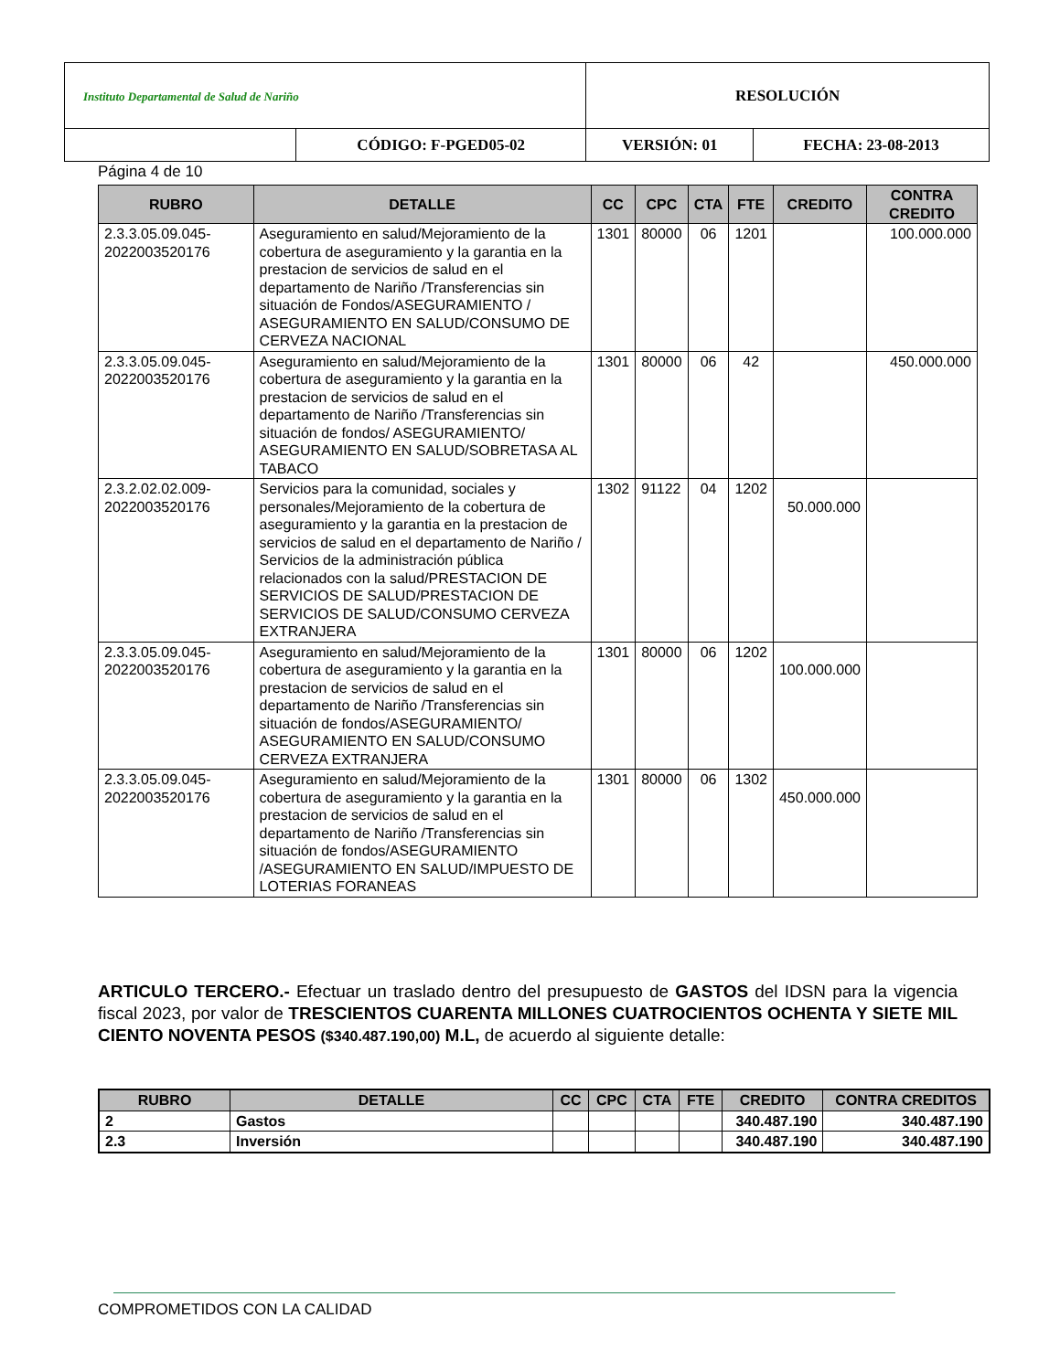| Instituto Departamental de Salud de Nariño | | RESOLUCIÓN | |
| | CÓDIGO: F-PGED05-02 | VERSIÓN: 01 | FECHA: 23-08-2013 |
Página 4 de 10
| RUBRO | DETALLE | CC | CPC | CTA | FTE | CREDITO | CONTRA CREDITO |
| --- | --- | --- | --- | --- | --- | --- | --- |
| 2.3.3.05.09.045-2022003520176 | Aseguramiento en salud/Mejoramiento de la cobertura de aseguramiento y la garantia en la prestacion de servicios de salud en el departamento de Nariño /Transferencias sin situación de Fondos/ASEGURAMIENTO / ASEGURAMIENTO EN SALUD/CONSUMO DE CERVEZA NACIONAL | 1301 | 80000 | 06 | 1201 | | 100.000.000 |
| 2.3.3.05.09.045-2022003520176 | Aseguramiento en salud/Mejoramiento de la cobertura de aseguramiento y la garantia en la prestacion de servicios de salud en el departamento de Nariño /Transferencias sin situación de fondos/ ASEGURAMIENTO/ ASEGURAMIENTO EN SALUD/SOBRETASA AL TABACO | 1301 | 80000 | 06 | 42 | | 450.000.000 |
| 2.3.2.02.02.009-2022003520176 | Servicios para la comunidad, sociales y personales/Mejoramiento de la cobertura de aseguramiento y la garantia en la prestacion de servicios de salud en el departamento de Nariño / Servicios de la administración pública relacionados con la salud/PRESTACION DE SERVICIOS DE SALUD/PRESTACION DE SERVICIOS DE SALUD/CONSUMO CERVEZA EXTRANJERA | 1302 | 91122 | 04 | 1202 | 50.000.000 | |
| 2.3.3.05.09.045-2022003520176 | Aseguramiento en salud/Mejoramiento de la cobertura de aseguramiento y la garantia en la prestacion de servicios de salud en el departamento de Nariño /Transferencias sin situación de fondos/ASEGURAMIENTO/ ASEGURAMIENTO EN SALUD/CONSUMO CERVEZA EXTRANJERA | 1301 | 80000 | 06 | 1202 | 100.000.000 | |
| 2.3.3.05.09.045-2022003520176 | Aseguramiento en salud/Mejoramiento de la cobertura de aseguramiento y la garantia en la prestacion de servicios de salud en el departamento de Nariño /Transferencias sin situación de fondos/ASEGURAMIENTO /ASEGURAMIENTO EN SALUD/IMPUESTO DE LOTERIAS FORANEAS | 1301 | 80000 | 06 | 1302 | 450.000.000 | |
ARTICULO TERCERO.- Efectuar un traslado dentro del presupuesto de GASTOS del IDSN para la vigencia fiscal 2023, por valor de TRESCIENTOS CUARENTA MILLONES CUATROCIENTOS OCHENTA Y SIETE MIL CIENTO NOVENTA PESOS ($340.487.190,00) M.L, de acuerdo al siguiente detalle:
| RUBRO | DETALLE | CC | CPC | CTA | FTE | CREDITO | CONTRA CREDITOS |
| --- | --- | --- | --- | --- | --- | --- | --- |
| 2 | Gastos | | | | | 340.487.190 | 340.487.190 |
| 2.3 | Inversión | | | | | 340.487.190 | 340.487.190 |
COMPROMETIDOS CON LA CALIDAD